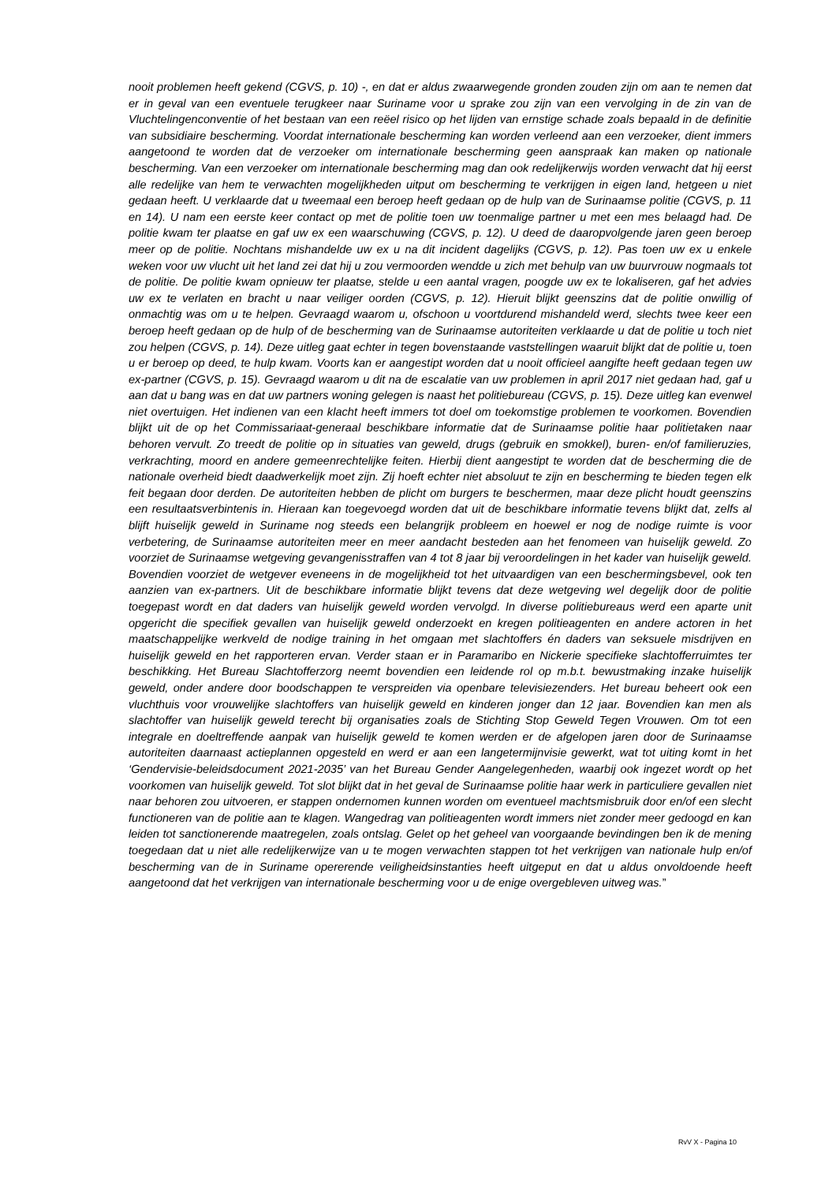nooit problemen heeft gekend (CGVS, p. 10) -, en dat er aldus zwaarwegende gronden zouden zijn om aan te nemen dat er in geval van een eventuele terugkeer naar Suriname voor u sprake zou zijn van een vervolging in de zin van de Vluchtelingenconventie of het bestaan van een reëel risico op het lijden van ernstige schade zoals bepaald in de definitie van subsidiaire bescherming. Voordat internationale bescherming kan worden verleend aan een verzoeker, dient immers aangetoond te worden dat de verzoeker om internationale bescherming geen aanspraak kan maken op nationale bescherming. Van een verzoeker om internationale bescherming mag dan ook redelijkerwijs worden verwacht dat hij eerst alle redelijke van hem te verwachten mogelijkheden uitput om bescherming te verkrijgen in eigen land, hetgeen u niet gedaan heeft. U verklaarde dat u tweemaal een beroep heeft gedaan op de hulp van de Surinaamse politie (CGVS, p. 11 en 14). U nam een eerste keer contact op met de politie toen uw toenmalige partner u met een mes belaagd had. De politie kwam ter plaatse en gaf uw ex een waarschuwing (CGVS, p. 12). U deed de daaropvolgende jaren geen beroep meer op de politie. Nochtans mishandelde uw ex u na dit incident dagelijks (CGVS, p. 12). Pas toen uw ex u enkele weken voor uw vlucht uit het land zei dat hij u zou vermoorden wendde u zich met behulp van uw buurvrouw nogmaals tot de politie. De politie kwam opnieuw ter plaatse, stelde u een aantal vragen, poogde uw ex te lokaliseren, gaf het advies uw ex te verlaten en bracht u naar veiliger oorden (CGVS, p. 12). Hieruit blijkt geenszins dat de politie onwillig of onmachtig was om u te helpen. Gevraagd waarom u, ofschoon u voortdurend mishandeld werd, slechts twee keer een beroep heeft gedaan op de hulp of de bescherming van de Surinaamse autoriteiten verklaarde u dat de politie u toch niet zou helpen (CGVS, p. 14). Deze uitleg gaat echter in tegen bovenstaande vaststellingen waaruit blijkt dat de politie u, toen u er beroep op deed, te hulp kwam. Voorts kan er aangestipt worden dat u nooit officieel aangifte heeft gedaan tegen uw ex-partner (CGVS, p. 15). Gevraagd waarom u dit na de escalatie van uw problemen in april 2017 niet gedaan had, gaf u aan dat u bang was en dat uw partners woning gelegen is naast het politiebureau (CGVS, p. 15). Deze uitleg kan evenwel niet overtuigen. Het indienen van een klacht heeft immers tot doel om toekomstige problemen te voorkomen. Bovendien blijkt uit de op het Commissariaat-generaal beschikbare informatie dat de Surinaamse politie haar politietaken naar behoren vervult. Zo treedt de politie op in situaties van geweld, drugs (gebruik en smokkel), buren- en/of familieruzies, verkrachting, moord en andere gemeenrechtelijke feiten. Hierbij dient aangestipt te worden dat de bescherming die de nationale overheid biedt daadwerkelijk moet zijn. Zij hoeft echter niet absoluut te zijn en bescherming te bieden tegen elk feit begaan door derden. De autoriteiten hebben de plicht om burgers te beschermen, maar deze plicht houdt geenszins een resultaatsverbintenis in. Hieraan kan toegevoegd worden dat uit de beschikbare informatie tevens blijkt dat, zelfs al blijft huiselijk geweld in Suriname nog steeds een belangrijk probleem en hoewel er nog de nodige ruimte is voor verbetering, de Surinaamse autoriteiten meer en meer aandacht besteden aan het fenomeen van huiselijk geweld. Zo voorziet de Surinaamse wetgeving gevangenisstraffen van 4 tot 8 jaar bij veroordelingen in het kader van huiselijk geweld. Bovendien voorziet de wetgever eveneens in de mogelijkheid tot het uitvaardigen van een beschermingsbevel, ook ten aanzien van ex-partners. Uit de beschikbare informatie blijkt tevens dat deze wetgeving wel degelijk door de politie toegepast wordt en dat daders van huiselijk geweld worden vervolgd. In diverse politiebureaus werd een aparte unit opgericht die specifiek gevallen van huiselijk geweld onderzoekt en kregen politieagenten en andere actoren in het maatschappelijke werkveld de nodige training in het omgaan met slachtoffers én daders van seksuele misdrijven en huiselijk geweld en het rapporteren ervan. Verder staan er in Paramaribo en Nickerie specifieke slachtofferruimtes ter beschikking. Het Bureau Slachtofferzorg neemt bovendien een leidende rol op m.b.t. bewustmaking inzake huiselijk geweld, onder andere door boodschappen te verspreiden via openbare televisiezenders. Het bureau beheert ook een vluchthuis voor vrouwelijke slachtoffers van huiselijk geweld en kinderen jonger dan 12 jaar. Bovendien kan men als slachtoffer van huiselijk geweld terecht bij organisaties zoals de Stichting Stop Geweld Tegen Vrouwen. Om tot een integrale en doeltreffende aanpak van huiselijk geweld te komen werden er de afgelopen jaren door de Surinaamse autoriteiten daarnaast actieplannen opgesteld en werd er aan een langetermijnvisie gewerkt, wat tot uiting komt in het ‘Gendervisie-beleidsdocument 2021-2035’ van het Bureau Gender Aangelegenheden, waarbij ook ingezet wordt op het voorkomen van huiselijk geweld. Tot slot blijkt dat in het geval de Surinaamse politie haar werk in particuliere gevallen niet naar behoren zou uitvoeren, er stappen ondernomen kunnen worden om eventueel machtsmisbruik door en/of een slecht functioneren van de politie aan te klagen. Wangedrag van politieagenten wordt immers niet zonder meer gedoogd en kan leiden tot sanctionerende maatregelen, zoals ontslag. Gelet op het geheel van voorgaande bevindingen ben ik de mening toegedaan dat u niet alle redelijkerwijze van u te mogen verwachten stappen tot het verkrijgen van nationale hulp en/of bescherming van de in Suriname opererende veiligheidsinstanties heeft uitgeput en dat u aldus onvoldoende heeft aangetoond dat het verkrijgen van internationale bescherming voor u de enige overgebleven uitweg was.”
RvV X - Pagina 10